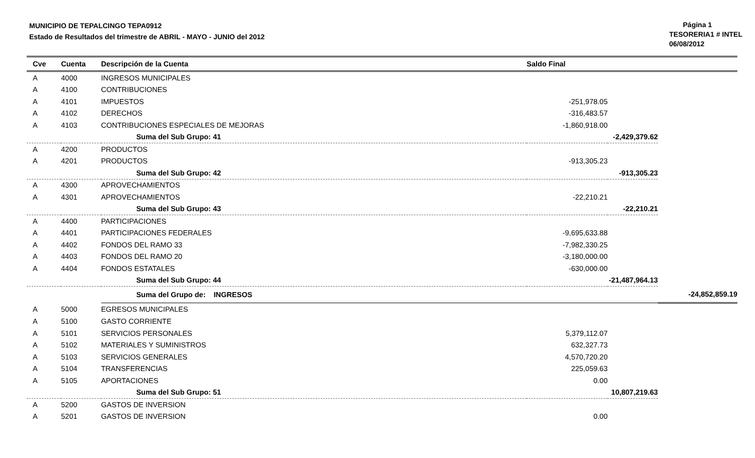MUNICIPIO DE TEPALCINGO TEPA0912
Estado de Resultados del trimestre de ABRIL - MAYO - JUNIO del 2012
Página 1
TESORERIA1 # INTEL
06/08/2012
| Cve | Cuenta | Descripción de la Cuenta | Saldo Final | | |
| --- | --- | --- | --- | --- | --- |
| A | 4000 | INGRESOS MUNICIPALES | | | |
| A | 4100 | CONTRIBUCIONES | | | |
| A | 4101 | IMPUESTOS | -251,978.05 | | |
| A | 4102 | DERECHOS | -316,483.57 | | |
| A | 4103 | CONTRIBUCIONES ESPECIALES DE MEJORAS | -1,860,918.00 | | |
| | | Suma del Sub Grupo: 41 | | -2,429,379.62 | |
| A | 4200 | PRODUCTOS | | | |
| A | 4201 | PRODUCTOS | -913,305.23 | | |
| | | Suma del Sub Grupo: 42 | | -913,305.23 | |
| A | 4300 | APROVECHAMIENTOS | | | |
| A | 4301 | APROVECHAMIENTOS | -22,210.21 | | |
| | | Suma del Sub Grupo: 43 | | -22,210.21 | |
| A | 4400 | PARTICIPACIONES | | | |
| A | 4401 | PARTICIPACIONES FEDERALES | -9,695,633.88 | | |
| A | 4402 | FONDOS DEL RAMO 33 | -7,982,330.25 | | |
| A | 4403 | FONDOS DEL RAMO 20 | -3,180,000.00 | | |
| A | 4404 | FONDOS ESTATALES | -630,000.00 | | |
| | | Suma del Sub Grupo: 44 | | -21,487,964.13 | |
| | | Suma del Grupo de: INGRESOS | | | -24,852,859.19 |
| A | 5000 | EGRESOS MUNICIPALES | | | |
| A | 5100 | GASTO CORRIENTE | | | |
| A | 5101 | SERVICIOS PERSONALES | 5,379,112.07 | | |
| A | 5102 | MATERIALES Y SUMINISTROS | 632,327.73 | | |
| A | 5103 | SERVICIOS GENERALES | 4,570,720.20 | | |
| A | 5104 | TRANSFERENCIAS | 225,059.63 | | |
| A | 5105 | APORTACIONES | 0.00 | | |
| | | Suma del Sub Grupo: 51 | | 10,807,219.63 | |
| A | 5200 | GASTOS DE INVERSION | | | |
| A | 5201 | GASTOS DE INVERSION | 0.00 | | |